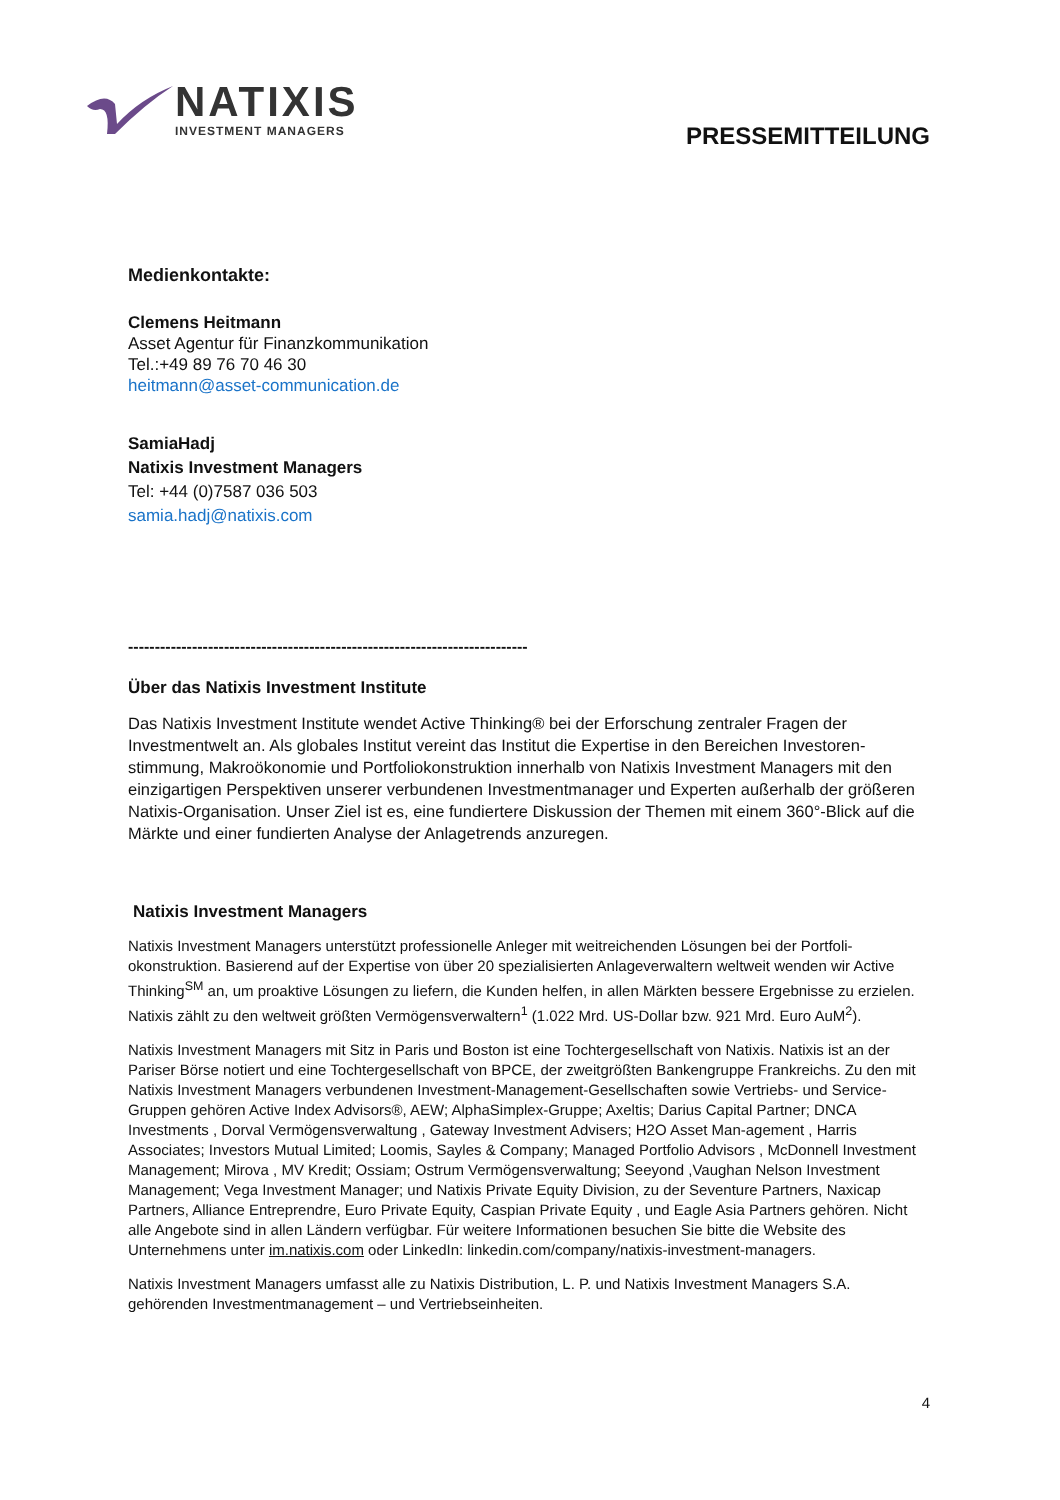NATIXIS
INVESTMENT MANAGERS
PRESSEMITTEILUNG
Medienkontakte:
Clemens Heitmann
Asset Agentur für Finanzkommunikation
Tel.:+49 89 76 70 46 30
heitmann@asset-communication.de
SamiaHadj
Natixis Investment Managers
Tel: +44 (0)7587 036 503
samia.hadj@natixis.com
---------------------------------------------------------------------------
Über das Natixis Investment Institute
Das Natixis Investment Institute wendet Active Thinking® bei der Erforschung zentraler Fragen der Investmentwelt an. Als globales Institut vereint das Institut die Expertise in den Bereichen Investoren-stimmung, Makroökonomie und Portfoliokonstruktion innerhalb von Natixis Investment Managers mit den einzigartigen Perspektiven unserer verbundenen Investmentmanager und Experten außerhalb der größeren Natixis-Organisation. Unser Ziel ist es, eine fundiertere Diskussion der Themen mit einem 360°-Blick auf die Märkte und einer fundierten Analyse der Anlagetrends anzuregen.
Natixis Investment Managers
Natixis Investment Managers unterstützt professionelle Anleger mit weitreichenden Lösungen bei der Portfoli-okonstruktion. Basierend auf der Expertise von über 20 spezialisierten Anlageverwaltern weltweit wenden wir Active Thinking<sup>SM</sup> an, um proaktive Lösungen zu liefern, die Kunden helfen, in allen Märkten bessere Ergebnisse zu erzielen. Natixis zählt zu den weltweit größten Vermögensverwaltern<sup>1</sup> (1.022 Mrd. US-Dollar bzw. 921 Mrd. Euro AuM<sup>2</sup>).
Natixis Investment Managers mit Sitz in Paris und Boston ist eine Tochtergesellschaft von Natixis. Natixis ist an der Pariser Börse notiert und eine Tochtergesellschaft von BPCE, der zweitgrößten Bankengruppe Frankreichs. Zu den mit Natixis Investment Managers verbundenen Investment-Management-Gesellschaften sowie Vertriebs- und Service-Gruppen gehören Active Index Advisors®, AEW; AlphaSimplex-Gruppe; Axeltis; Darius Capital Partner; DNCA Investments , Dorval Vermögensverwaltung , Gateway Investment Advisers; H2O Asset Man-agement , Harris Associates; Investors Mutual Limited; Loomis, Sayles & Company; Managed Portfolio Advisors , McDonnell Investment Management; Mirova , MV Kredit; Ossiam; Ostrum Vermögensverwaltung; Seeyond ,Vaughan Nelson Investment Management; Vega Investment Manager; und Natixis Private Equity Division, zu der Seventure Partners, Naxicap Partners, Alliance Entreprendre, Euro Private Equity, Caspian Private Equity , und Eagle Asia Partners gehören. Nicht alle Angebote sind in allen Ländern verfügbar. Für weitere Informationen besuchen Sie bitte die Website des Unternehmens unter im.natixis.com oder LinkedIn: linkedin.com/company/natixis-investment-managers.
Natixis Investment Managers umfasst alle zu Natixis Distribution, L. P. und Natixis Investment Managers S.A. gehörenden Investmentmanagement – und Vertriebseinheiten.
4